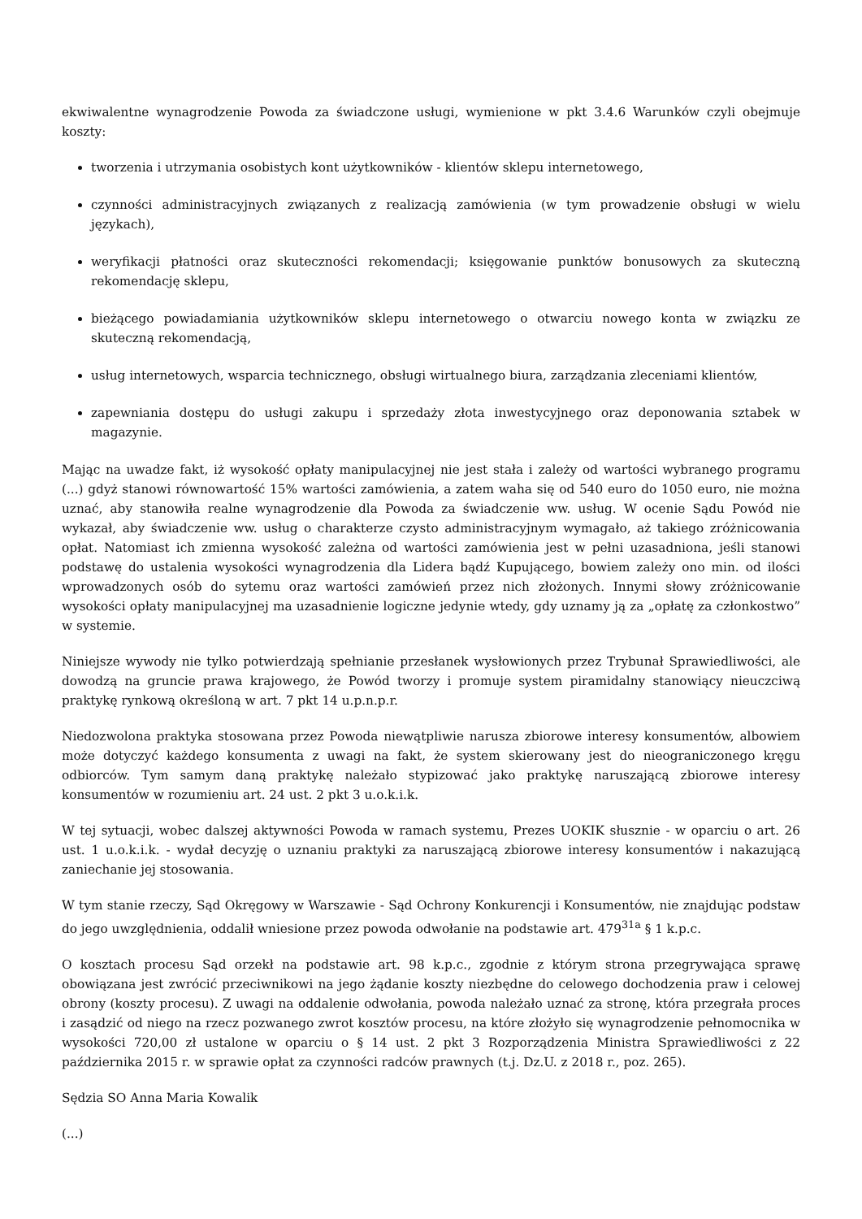ekwiwalentne wynagrodzenie Powoda za świadczone usługi, wymienione w pkt 3.4.6 Warunków czyli obejmuje koszty:
tworzenia i utrzymania osobistych kont użytkowników - klientów sklepu internetowego,
czynności administracyjnych związanych z realizacją zamówienia (w tym prowadzenie obsługi w wielu językach),
weryfikacji płatności oraz skuteczności rekomendacji; księgowanie punktów bonusowych za skuteczną rekomendację sklepu,
bieżącego powiadamiania użytkowników sklepu internetowego o otwarciu nowego konta w związku ze skuteczną rekomendacją,
usług internetowych, wsparcia technicznego, obsługi wirtualnego biura, zarządzania zleceniami klientów,
zapewniania dostępu do usługi zakupu i sprzedaży złota inwestycyjnego oraz deponowania sztabek w magazynie.
Mając na uwadze fakt, iż wysokość opłaty manipulacyjnej nie jest stała i zależy od wartości wybranego programu (...) gdyż stanowi równowartość 15% wartości zamówienia, a zatem waha się od 540 euro do 1050 euro, nie można uznać, aby stanowiła realne wynagrodzenie dla Powoda za świadczenie ww. usług. W ocenie Sądu Powód nie wykazał, aby świadczenie ww. usług o charakterze czysto administracyjnym wymagało, aż takiego zróżnicowania opłat. Natomiast ich zmienna wysokość zależna od wartości zamówienia jest w pełni uzasadniona, jeśli stanowi podstawę do ustalenia wysokości wynagrodzenia dla Lidera bądź Kupującego, bowiem zależy ono min. od ilości wprowadzonych osób do sytemu oraz wartości zamówień przez nich złożonych. Innymi słowy zróżnicowanie wysokości opłaty manipulacyjnej ma uzasadnienie logiczne jedynie wtedy, gdy uznamy ją za „opłatę za członkostwo” w systemie.
Niniejsze wywody nie tylko potwierdzają spełnianie przesłanek wysłowionych przez Trybunał Sprawiedliwości, ale dowodzą na gruncie prawa krajowego, że Powód tworzy i promuje system piramidalny stanowiący nieuczciwą praktykę rynkową określoną w art. 7 pkt 14 u.p.n.p.r.
Niedozwolona praktyka stosowana przez Powoda niewątpliwie narusza zbiorowe interesy konsumentów, albowiem może dotyczyć każdego konsumenta z uwagi na fakt, że system skierowany jest do nieograniczonego kręgu odbiorców. Tym samym daną praktykę należało stypizować jako praktykę naruszającą zbiorowe interesy konsumentów w rozumieniu art. 24 ust. 2 pkt 3 u.o.k.i.k.
W tej sytuacji, wobec dalszej aktywności Powoda w ramach systemu, Prezes UOKIK słusznie - w oparciu o art. 26 ust. 1 u.o.k.i.k. - wydał decyzję o uznaniu praktyki za naruszającą zbiorowe interesy konsumentów i nakazującą zaniechanie jej stosowania.
W tym stanie rzeczy, Sąd Okręgowy w Warszawie - Sąd Ochrony Konkurencji i Konsumentów, nie znajdując podstaw do jego uwzględnienia, oddalił wniesione przez powoda odwołanie na podstawie art. 479<sup>31a</sup> § 1 k.p.c.
O kosztach procesu Sąd orzekł na podstawie art. 98 k.p.c., zgodnie z którym strona przegrywająca sprawę obowiązana jest zwrócić przeciwnikowi na jego żądanie koszty niezbędne do celowego dochodzenia praw i celowej obrony (koszty procesu). Z uwagi na oddalenie odwołania, powoda należało uznać za stronę, która przegrała proces i zasądzić od niego na rzecz pozwanego zwrot kosztów procesu, na które złożyło się wynagrodzenie pełnomocnika w wysokości 720,00 zł ustalone w oparciu o § 14 ust. 2 pkt 3 Rozporządzenia Ministra Sprawiedliwości z 22 października 2015 r. w sprawie opłat za czynności radców prawnych (t.j. Dz.U. z 2018 r., poz. 265).
Sędzia SO Anna Maria Kowalik
(...)